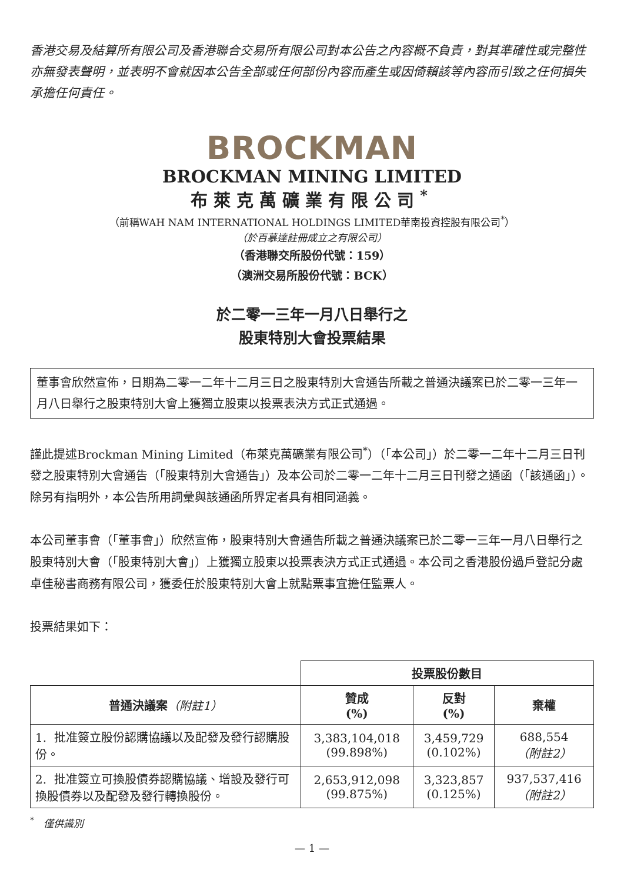香港交易及結算所有限公司及香港聯合交易所有限公司對本公告之內容概不負責，對其準確性或完整性亦無發表聲明，並表明不會就因本公告全部或任何部份內容而產生或因倚賴該等內容而引致之任何損失承擔任何責任。
BROCKMAN
BROCKMAN MINING LIMITED
布萊克萬礦業有限公司<sup>*</sup>
（前稱WAH NAM INTERNATIONAL HOLDINGS LIMITED華南投資控股有限公司<sup>*</sup>）
（於百慕達註冊成立之有限公司）
（香港聯交所股份代號：159）
（澳洲交易所股份代號：BCK）
於二零一三年一月八日舉行之
股東特別大會投票結果
董事會欣然宣佈，日期為二零一二年十二月三日之股東特別大會通告所載之普通決議案已於二零一三年一月八日舉行之股東特別大會上獲獨立股東以投票表決方式正式通過。
謹此提述Brockman Mining Limited（布萊克萬礦業有限公司<sup>*</sup>）（「本公司」）於二零一二年十二月三日刊發之股東特別大會通告（「股東特別大會通告」）及本公司於二零一二年十二月三日刊發之通函（「該通函」）。除另有指明外，本公告所用詞彙與該通函所界定者具有相同涵義。
本公司董事會（「董事會」）欣然宣佈，股東特別大會通告所載之普通決議案已於二零一三年一月八日舉行之股東特別大會（「股東特別大會」）上獲獨立股東以投票表決方式正式通過。本公司之香港股份過戶登記分處卓佳秘書商務有限公司，獲委任於股東特別大會上就點票事宜擔任監票人。
投票結果如下：
| | 投票股份數目 | | |
| 普通決議案 （附註1） | 贊成 (%) | 反對 (%) | 棄權 |
| 1. 批准簽立股份認購協議以及配發及發行認購股份。 | 3,383,104,018 (99.898%) | 3,459,729 (0.102%) | 688,554 （附註2） |
| 2. 批准簽立可換股債券認購協議、增設及發行可換股債券以及配發及發行轉換股份。 | 2,653,912,098 (99.875%) | 3,323,857 (0.125%) | 937,537,416 （附註2） |
<sup>*</sup> 僅供識別
— 1 —